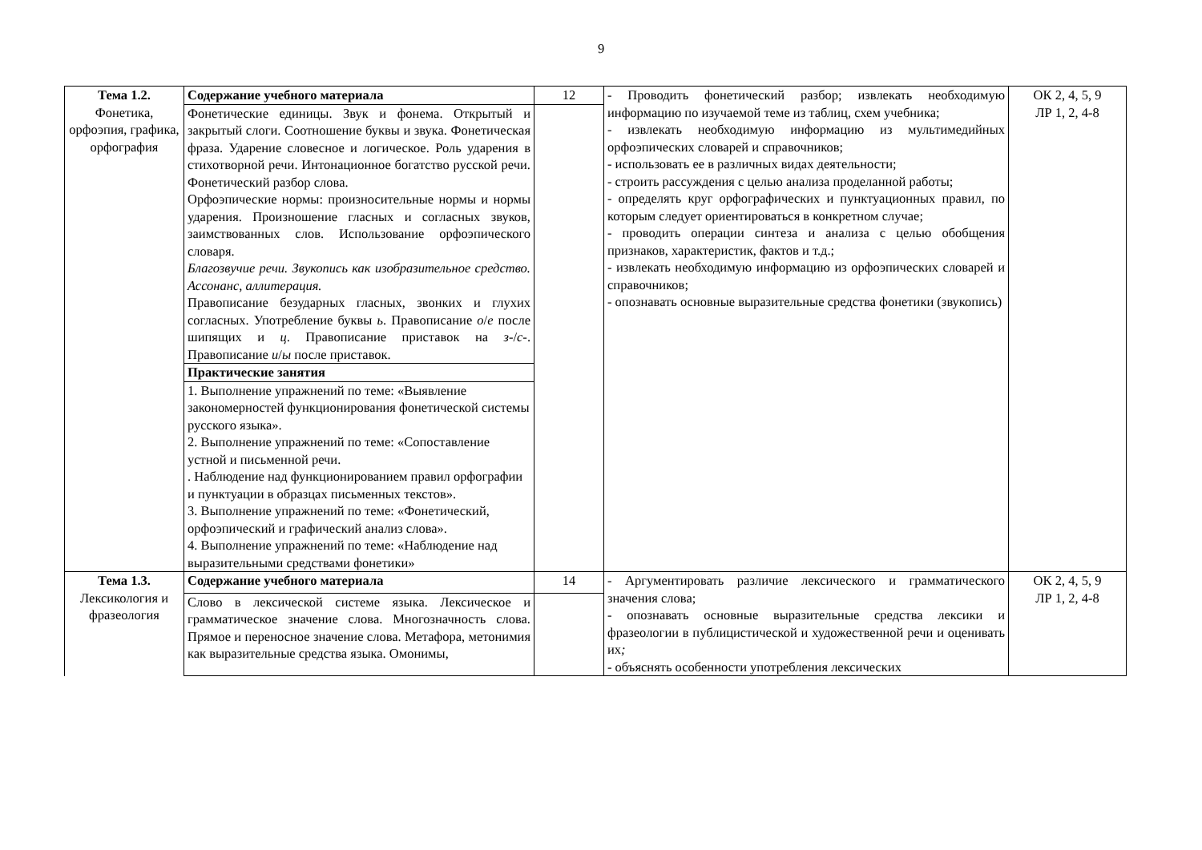9
| Тема 1.2. Фонетика, орфоэпия, графика, орфография | Содержание учебного материала | 12 | - Проводить фонетический разбор; извлекать необходимую информацию по изучаемой теме из таблиц, схем учебника; - извлекать необходимую информацию из мультимедийных орфоэпических словарей и справочников; - использовать ее в различных видах деятельности; - строить рассуждения с целью анализа проделанной работы; - определять круг орфографических и пунктуационных правил, по которым следует ориентироваться в конкретном случае; - проводить операции синтеза и анализа с целью обобщения признаков, характеристик, фактов и т.д.; - извлекать необходимую информацию из орфоэпических словарей и справочников; - опознавать основные выразительные средства фонетики (звукопись) | ОК 2, 4, 5, 9 ЛР 1, 2, 4-8 |
| | Фонетические единицы. Звук и фонема. Открытый и закрытый слоги. Соотношение буквы и звука. Фонетическая фраза. Ударение словесное и логическое. Роль ударения в стихотворной речи. Интонационное богатство русской речи. Фонетический разбор слова. Орфоэпические нормы: произносительные нормы и нормы ударения. Произношение гласных и согласных звуков, заимствованных слов. Использование орфоэпического словаря. Благозвучие речи. Звукопись как изобразительное средство. Ассонанс, аллитерация. Правописание безударных гласных, звонких и глухих согласных. Употребление буквы ь . Правописание о / е после шипящих и ц . Правописание приставок на з- / с- . Правописание и / ы после приставок. | | | |
| | Практические занятия | | | |
| | 1. Выполнение упражнений по теме: «Выявление закономерностей функционирования фонетической системы русского языка». 2. Выполнение упражнений по теме: «Сопоставление устной и письменной речи. . Наблюдение над функционированием правил орфографии и пунктуации в образцах письменных текстов». 3. Выполнение упражнений по теме: «Фонетический, орфоэпический и графический анализ слова». 4. Выполнение упражнений по теме: «Наблюдение над выразительными средствами фонетики» | | | |
| Тема 1.3. Лексикология и фразеология | Содержание учебного материала | 14 | - Аргументировать различие лексического и грамматического значения слова; - опознавать основные выразительные средства лексики и фразеологии в публицистической и художественной речи и оценивать их ; - объяснять особенности употребления лексических | ОК 2, 4, 5, 9 ЛР 1, 2, 4-8 |
| | Слово в лексической системе языка. Лексическое и грамматическое значение слова. Многозначность слова. Прямое и переносное значение слова. Метафора, метонимия как выразительные средства языка. Омонимы, | | | |